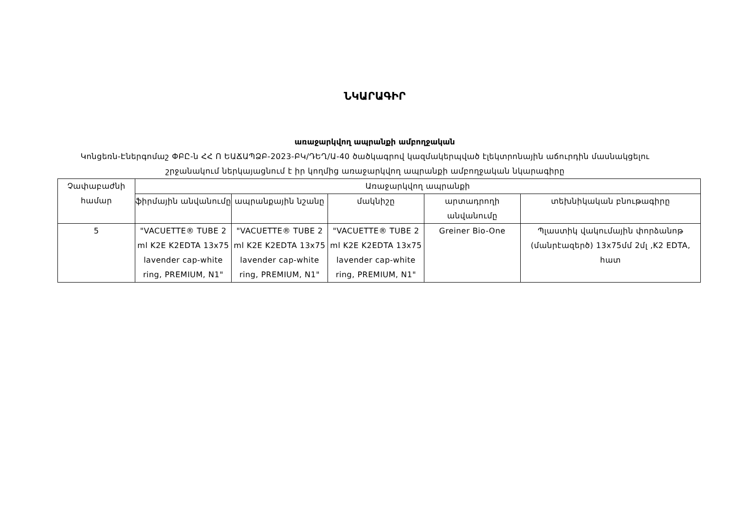ՆԿԱՐԱԳԻՐ
առաջարկվող ապրանքի ամբողջական
Կոնցեռն-Էներգոմաշ ՓԲԸ-ն ՀՀ Ո ԵԱՃԱՊՁԲ-2023-ԲԿ/ԴԵՂ/Ա-40 ծածկագրով կազմակերպված էլեկտրոնային աճուրդին մասնակցելու շրջանակում ներկայացնում է իր կողմից առաջարկվող ապրանքի ամբողջական նկարագիրը
| Չափաբաժնի համար | Առաջարկվող ապրանքի | | | | |
| --- | --- | --- | --- | --- | --- |
| | ֆիրմային անվանումը | ապրանքային նշանը | մակնիշը | արտադրողի անվանումը | տեխնիկական բնութագիրը |
| 5 | "VACUETTE® TUBE 2 ml K2E K2EDTA 13x75 lavender cap-white ring, PREMIUM, N1" | "VACUETTE® TUBE 2 ml K2E K2EDTA 13x75 lavender cap-white ring, PREMIUM, N1" | "VACUETTE® TUBE 2 ml K2E K2EDTA 13x75 lavender cap-white ring, PREMIUM, N1" | Greiner Bio-One | Պլաստիկ վակումային փորձանոթ (մանրէազերծ) 13x75մմ 2մլ ,K2 EDTA, հատ |